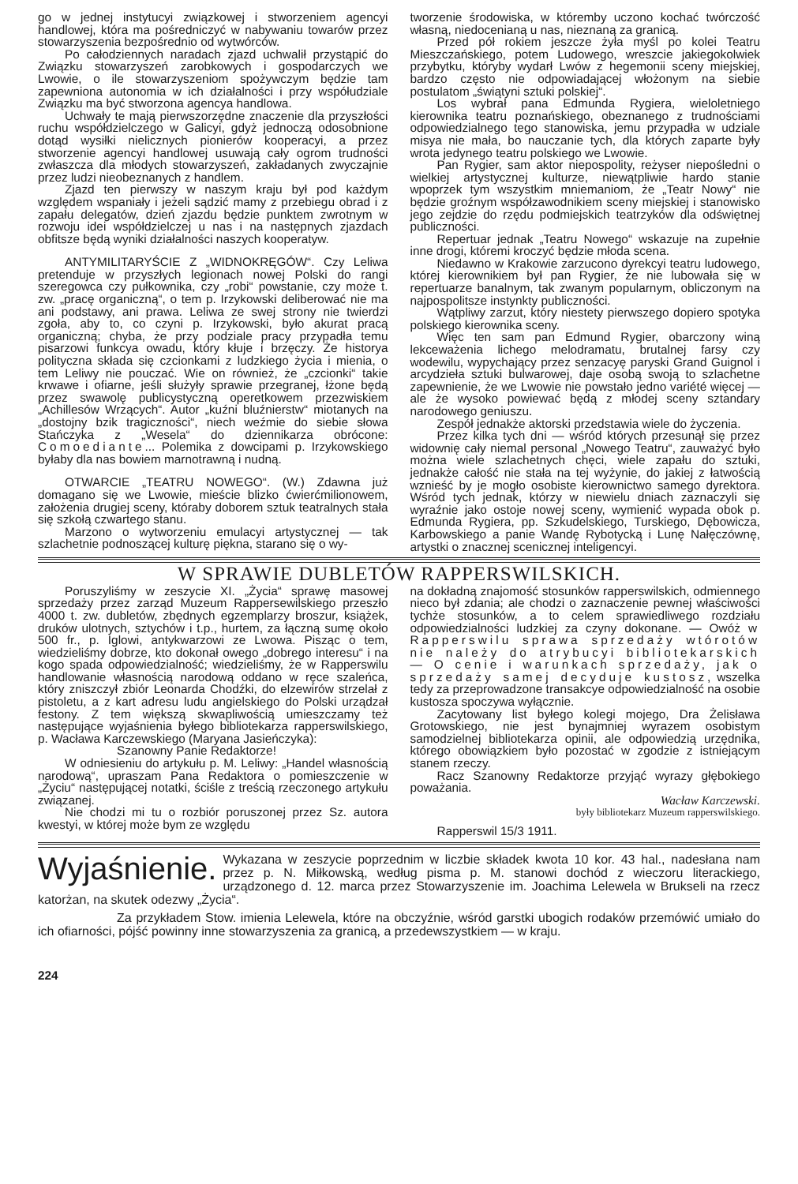go w jednej instytucyi związkowej i stworzeniem agencyi handlowej, która ma pośredniczyć w nabywaniu towarów przez stowarzyszenia bezpośrednio od wytwórców.
Po całodziennych naradach zjazd uchwalił przystąpić do Związku stowarzyszeń zarobkowych i gospodarczych we Lwowie, o ile stowarzyszeniom spożywczym będzie tam zapewniona autonomia w ich działalności i przy współudziale Związku ma być stworzona agencya handlowa.
Uchwały te mają pierwszorzędne znaczenie dla przyszłości ruchu współdzielczego w Galicyi, gdyż jednoczą odosobnione dotąd wysiłki nielicznych pionierów kooperacyi, a przez stworzenie agencyi handlowej usuwają cały ogrom trudności zwłaszcza dla młodych stowarzyszeń, zakładanych zwyczajnie przez ludzi nieobeznanych z handlem.
Zjazd ten pierwszy w naszym kraju był pod każdym względem wspaniały i jeżeli sądzić mamy z przebiegu obrad i z zapału delegatów, dzień zjazdu będzie punktem zwrotnym w rozwoju idei współdzielczej u nas i na następnych zjazdach obfitsze będą wyniki działalności naszych kooperatyw.
ANTYMILITARYŚCIE Z „WIDNOKRĘGÓW“. Czy Leliwa pretenduje w przyszłych legionach nowej Polski do rangi szeregowca czy pułkownika, czy „robi“ powstanie, czy może t. zw. „pracę organiczną“, o tem p. Irzykowski deliberować nie ma ani podstawy, ani prawa. Leliwa ze swej strony nie twierdzi zgoła, aby to, co czyni p. Irzykowski, było akurat pracą organiczną; chyba, że przy podziale pracy przypadła temu pisarzowi funkcya owadu, który kłuje i brzęczy. Że historya polityczna składa się czcionkami z ludzkiego życia i mienia, o tem Leliwy nie pouczać. Wie on również, że „czcionki“ takie krwawe i ofiarne, jeśli służyły sprawie przegranej, łżone będą przez swawolę publicystyczną operetkowem przezwiskiem „Achillesów Wrzących“. Autor „kuźni bluźnierstw“ miotanych na „dostojny bzik tragiczności“, niech weźmie do siebie słowa Stańczyka z „Wesela“ do dziennikarza obrócone: Comoediante... Polemika z dowcipami p. Irzykowskiego byłaby dla nas bowiem marnotrawną i nudną.
OTWARCIE „TEATRU NOWEGO“. (W.) Zdawna już domagano się we Lwowie, mieście blizko ćwierćmilionowem, założenia drugiej sceny, któraby doborem sztuk teatralnych stała się szkołą czwartego stanu.
Marzono o wytworzeniu emulacyi artystycznej — tak szlachetnie podnoszącej kulturę piękna, starano się o wy-
tworzenie środowiska, w któremby uczono kochać twórczość własną, niedocenianą u nas, nieznaną za granicą.
Przed pół rokiem jeszcze żyła myśl po kolei Teatru Mieszczańskiego, potem Ludowego, wreszcie jakiegokolwiek przybytku, któryby wydarł Lwów z hegemonii sceny miejskiej, bardzo często nie odpowiadającej włożonym na siebie postulatom „świątyni sztuki polskiej“.
Los wybrał pana Edmunda Rygiera, wieloletniego kierownika teatru poznańskiego, obeznanego z trudnościami odpowiedzialnego tego stanowiska, jemu przypadła w udziale misya nie mała, bo nauczanie tych, dla których zaparte były wrota jedynego teatru polskiego we Lwowie.
Pan Rygier, sam aktor niepospolity, reżyser niepośledni o wielkiej artystycznej kulturze, niewątpliwie hardo stanie wpoprzek tym wszystkim mniemaniom, że „Teatr Nowy“ nie będzie groźnym współzawodnikiem sceny miejskiej i stanowisko jego zejdzie do rzędu podmiejskich teatrzyków dla odświętnej publiczności.
Repertuar jednak „Teatru Nowego“ wskazuje na zupełnie inne drogi, któremi kroczyć będzie młoda scena.
Niedawno w Krakowie zarzucono dyrekcyi teatru ludowego, której kierownikiem był pan Rygier, że nie lubowała się w repertuarze banalnym, tak zwanym popularnym, obliczonym na najpospolitsze instynkty publiczności.
Wątpliwy zarzut, który niestety pierwszego dopiero spotyka polskiego kierownika sceny.
Więc ten sam pan Edmund Rygier, obarczony winą lekceważenia lichego melodramatu, brutalnej farsy czy wodewilu, wypychający przez senzacyę paryski Grand Guignol i arcydzieła sztuki bulwarowej, daje osobą swoją to szlachetne zapewnienie, że we Lwowie nie powstało jedno variété więcej — ale że wysoko powiewać będą z młodej sceny sztandary narodowego geniuszu.
Zespół jednakże aktorski przedstawia wiele do życzenia.
Przez kilka tych dni — wśród których przesunął się przez widownię cały niemal personal „Nowego Teatru“, zauważyć było można wiele szlachetnych chęci, wiele zapału do sztuki, jednakże całość nie stała na tej wyżynie, do jakiej z łatwością wznieść by je mogło osobiste kierownictwo samego dyrektora. Wśród tych jednak, którzy w niewielu dniach zaznaczyli się wyraźnie jako ostoje nowej sceny, wymienić wypada obok p. Edmunda Rygiera, pp. Szkudelskiego, Turskiego, Dębowicza, Karbowskiego a panie Wandę Rybotycką i Lunę Nałęczównę, artystki o znacznej scenicznej inteligencyi.
W SPRAWIE DUBLETÓW RAPPERSWILSKICH.
Poruszyliśmy w zeszycie XI. „Życia“ sprawę masowej sprzedaży przez zarząd Muzeum Rappersewilskiego przeszło 4000 t. zw. dubletów, zbędnych egzemplarzy broszur, książek, druków ulotnych, sztychów i t.p., hurtem, za łączną sumę około 500 fr., p. Iglowi, antykwarzowi ze Lwowa. Pisząc o tem, wiedzieliśmy dobrze, kto dokonał owego „dobrego interesu“ i na kogo spada odpowiedzialność; wiedzieliśmy, że w Rapperswilu handlowanie własnością narodową oddano w ręce szaleńca, który zniszczył zbiór Leonarda Chodźki, do elzewirów strzelał z pistoletu, a z kart adresu ludu angielskiego do Polski urządzał festony. Z tem większą skwapliwością umieszczamy też następujące wyjaśnienia byłego bibliotekarza rapperswilskiego, p. Wacława Karczewskiego (Maryana Jasieńczyka):
Szanowny Panie Redaktorze!
W odniesieniu do artykułu p. M. Leliwy: „Handel własnością narodową“, upraszam Pana Redaktora o pomieszczenie w „Życiu“ następującej notatki, ściśle z treścią rzeczonego artykułu związanej.
Nie chodzi mi tu o rozbiór poruszonej przez Sz. autora kwestyi, w której może bym ze względu
na dokładną znajomość stosunków rapperswilskich, odmiennego nieco był zdania; ale chodzi o zaznaczenie pewnej właściwości tychże stosunków, a to celem sprawiedliwego rozdziału odpowiedzialności ludzkiej za czyny dokonane. — Owóż w Rapperswilu sprawa sprzedaży wtórotów nie należy do atrybucyi bibliotekarskich — O cenie i warunkach sprzedaży, jak o sprzedaży samej decyduje kustosz, wszelka tedy za przeprowadzone transakcye odpowiedzialność na osobie kustosza spoczywa wyłącznie.
Zacytowany list byłego kolegi mojego, Dra Żelisława Grotowskiego, nie jest bynajmniej wyrazem osobistym samodzielnej bibliotekarza opinii, ale odpowiedzią urzędnika, którego obowiązkiem było pozostać w zgodzie z istniejącym stanem rzeczy.
Racz Szanowny Redaktorze przyjąć wyrazy głębokiego poważania.
Wacław Karczewski.
były bibliotekarz Muzeum rapperswilskiego.
Rapperswil 15/3 1911.
Wyjaśnienie. Wykazana w zeszycie poprzednim w liczbie składek kwota 10 kor. 43 hal., nadesłana nam przez p. N. Miłkowską, według pisma p. M. stanowi dochód z wieczoru literackiego, urządzonego d. 12. marca przez Stowarzyszenie im. Joachima Lelewela w Brukseli na rzecz katorżan, na skutek odezwy „Życia“.
Za przykładem Stow. imienia Lelewela, które na obczyźnie, wśród garstki ubogich rodaków przemówić umiało do ich ofiarności, pójść powinny inne stowarzyszenia za granicą, a przedewszystkiem — w kraju.
224